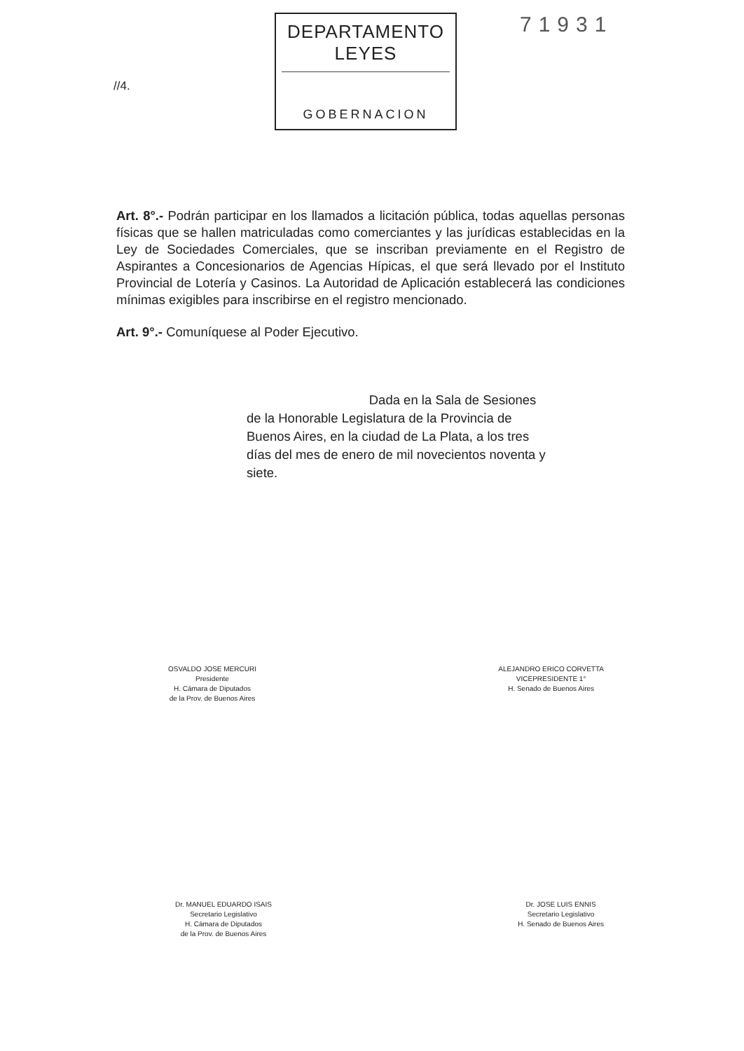//4.
DEPARTAMENTO LEYES
GOBERNACION
71931
Art. 8°.- Podrán participar en los llamados a licitación pública, todas aquellas personas físicas que se hallen matriculadas como comerciantes y las jurídicas establecidas en la Ley de Sociedades Comerciales, que se inscriban previamente en el Registro de Aspirantes a Concesionarios de Agencias Hípicas, el que será llevado por el Instituto Provincial de Lotería y Casinos. La Autoridad de Aplicación establecerá las condiciones mínimas exigibles para inscribirse en el registro mencionado.
Art. 9°.- Comuníquese al Poder Ejecutivo.
Dada en la Sala de Sesiones de la Honorable Legislatura de la Provincia de Buenos Aires, en la ciudad de La Plata, a los tres días del mes de enero de mil novecientos noventa y siete.
OSVALDO JOSE MERCURI
Presidente
H. Cámara de Diputados
de la Prov. de Buenos Aires
ALEJANDRO ERICO CORVETTA
VICEPRESIDENTE 1°
H. Senado de Buenos Aires
Dr. MANUEL EDUARDO ISAIS
Secretario Legislativo
H. Cámara de Diputados
de la Prov. de Buenos Aires
Dr. JOSE LUIS ENNIS
Secretario Legislativo
H. Senado de Buenos Aires